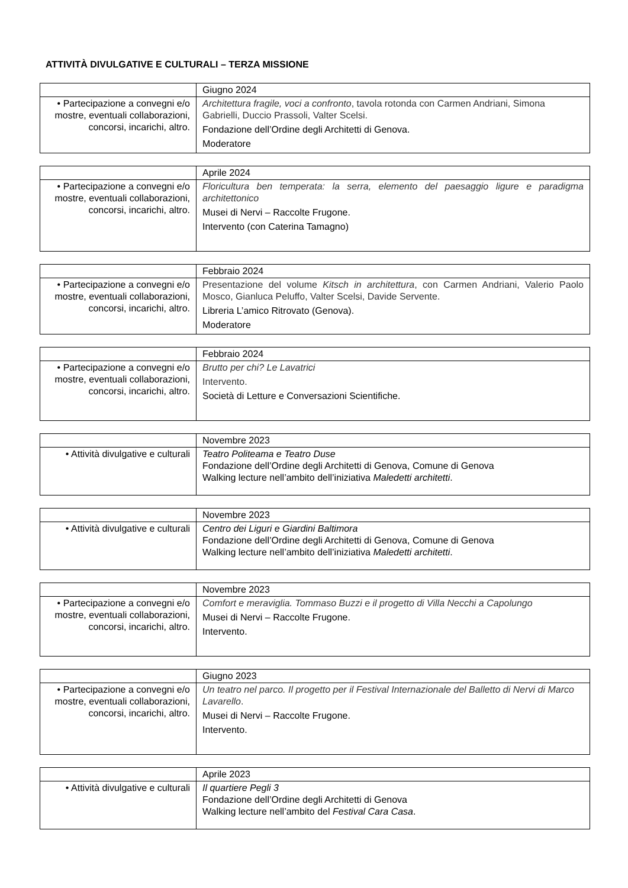ATTIVITÀ DIVULGATIVE E CULTURALI – TERZA MISSIONE
| | Giugno 2024 |
| • Partecipazione a convegni e/o mostre, eventuali collaborazioni, concorsi, incarichi, altro. | Architettura fragile, voci a confronto , tavola rotonda con Carmen Andriani, Simona Gabrielli, Duccio Prassoli, Valter Scelsi. Fondazione dell’Ordine degli Architetti di Genova. Moderatore |
| | Aprile 2024 |
| • Partecipazione a convegni e/o mostre, eventuali collaborazioni, concorsi, incarichi, altro. | Floricultura ben temperata: la serra, elemento del paesaggio ligure e paradigma architettonico Musei di Nervi – Raccolte Frugone. Intervento (con Caterina Tamagno) |
| | Febbraio 2024 |
| • Partecipazione a convegni e/o mostre, eventuali collaborazioni, concorsi, incarichi, altro. | Presentazione del volume Kitsch in architettura , con Carmen Andriani, Valerio Paolo Mosco, Gianluca Peluffo, Valter Scelsi, Davide Servente. Libreria L’amico Ritrovato (Genova). Moderatore |
| | Febbraio 2024 |
| • Partecipazione a convegni e/o mostre, eventuali collaborazioni, concorsi, incarichi, altro. | Brutto per chi? Le Lavatrici Intervento. Società di Letture e Conversazioni Scientifiche. |
| | Novembre 2023 |
| • Attività divulgative e culturali | Teatro Politeama e Teatro Duse Fondazione dell’Ordine degli Architetti di Genova, Comune di Genova Walking lecture nell’ambito dell’iniziativa Maledetti architetti . |
| | Novembre 2023 |
| • Attività divulgative e culturali | Centro dei Liguri e Giardini Baltimora Fondazione dell’Ordine degli Architetti di Genova, Comune di Genova Walking lecture nell’ambito dell’iniziativa Maledetti architetti . |
| | Novembre 2023 |
| • Partecipazione a convegni e/o mostre, eventuali collaborazioni, concorsi, incarichi, altro. | Comfort e meraviglia. Tommaso Buzzi e il progetto di Villa Necchi a Capolungo Musei di Nervi – Raccolte Frugone. Intervento. |
| | Giugno 2023 |
| • Partecipazione a convegni e/o mostre, eventuali collaborazioni, concorsi, incarichi, altro. | Un teatro nel parco. Il progetto per il Festival Internazionale del Balletto di Nervi di Marco Lavarello . Musei di Nervi – Raccolte Frugone. Intervento. |
| | Aprile 2023 |
| • Attività divulgative e culturali | Il quartiere Pegli 3 Fondazione dell’Ordine degli Architetti di Genova Walking lecture nell’ambito del Festival Cara Casa . |